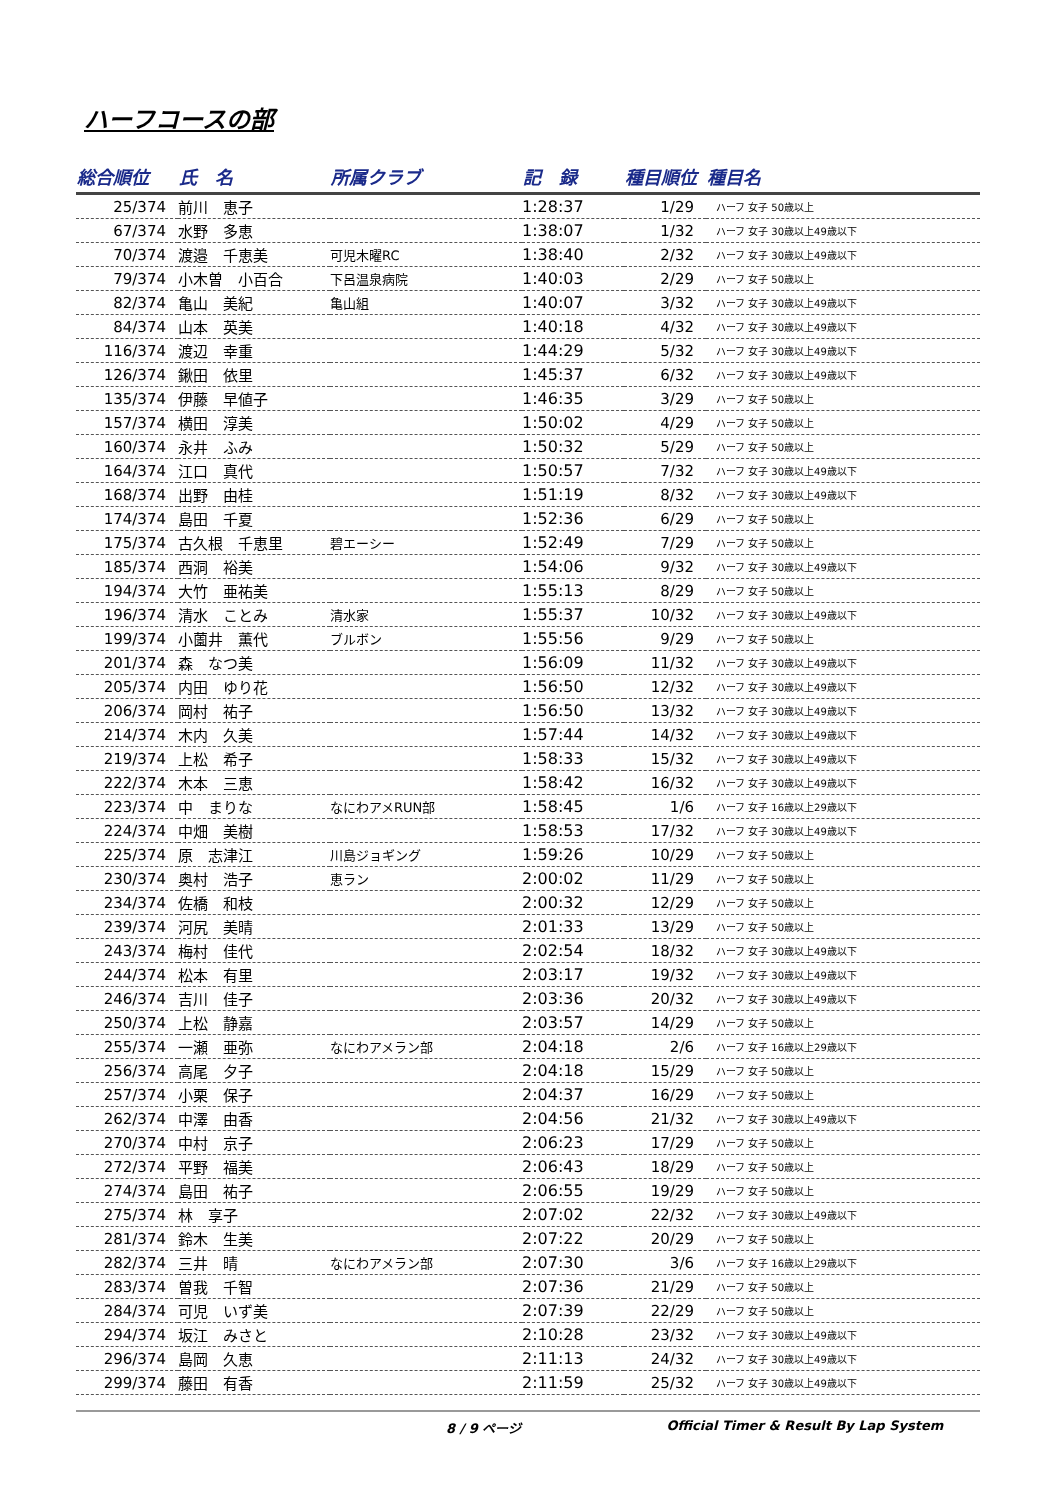ハーフコースの部
| 総合順位 | 氏 名 | 所属クラブ | 記 録 | 種目順位 | 種目名 |
| --- | --- | --- | --- | --- | --- |
| 25/374 | 前川 恵子 | | 1:28:37 | 1/29 | ハーフ 女子 50歳以上 |
| 67/374 | 水野 多恵 | | 1:38:07 | 1/32 | ハーフ 女子 30歳以上49歳以下 |
| 70/374 | 渡邉 千恵美 | 可児木曜RC | 1:38:40 | 2/32 | ハーフ 女子 30歳以上49歳以下 |
| 79/374 | 小木曽 小百合 | 下呂温泉病院 | 1:40:03 | 2/29 | ハーフ 女子 50歳以上 |
| 82/374 | 亀山 美紀 | 亀山組 | 1:40:07 | 3/32 | ハーフ 女子 30歳以上49歳以下 |
| 84/374 | 山本 英美 | | 1:40:18 | 4/32 | ハーフ 女子 30歳以上49歳以下 |
| 116/374 | 渡辺 幸重 | | 1:44:29 | 5/32 | ハーフ 女子 30歳以上49歳以下 |
| 126/374 | 鍬田 依里 | | 1:45:37 | 6/32 | ハーフ 女子 30歳以上49歳以下 |
| 135/374 | 伊藤 早値子 | | 1:46:35 | 3/29 | ハーフ 女子 50歳以上 |
| 157/374 | 横田 淳美 | | 1:50:02 | 4/29 | ハーフ 女子 50歳以上 |
| 160/374 | 永井 ふみ | | 1:50:32 | 5/29 | ハーフ 女子 50歳以上 |
| 164/374 | 江口 真代 | | 1:50:57 | 7/32 | ハーフ 女子 30歳以上49歳以下 |
| 168/374 | 出野 由桂 | | 1:51:19 | 8/32 | ハーフ 女子 30歳以上49歳以下 |
| 174/374 | 島田 千夏 | | 1:52:36 | 6/29 | ハーフ 女子 50歳以上 |
| 175/374 | 古久根 千恵里 | 碧エーシー | 1:52:49 | 7/29 | ハーフ 女子 50歳以上 |
| 185/374 | 西洞 裕美 | | 1:54:06 | 9/32 | ハーフ 女子 30歳以上49歳以下 |
| 194/374 | 大竹 亜祐美 | | 1:55:13 | 8/29 | ハーフ 女子 50歳以上 |
| 196/374 | 清水 ことみ | 清水家 | 1:55:37 | 10/32 | ハーフ 女子 30歳以上49歳以下 |
| 199/374 | 小薗井 薫代 | ブルボン | 1:55:56 | 9/29 | ハーフ 女子 50歳以上 |
| 201/374 | 森 なつ美 | | 1:56:09 | 11/32 | ハーフ 女子 30歳以上49歳以下 |
| 205/374 | 内田 ゆり花 | | 1:56:50 | 12/32 | ハーフ 女子 30歳以上49歳以下 |
| 206/374 | 岡村 祐子 | | 1:56:50 | 13/32 | ハーフ 女子 30歳以上49歳以下 |
| 214/374 | 木内 久美 | | 1:57:44 | 14/32 | ハーフ 女子 30歳以上49歳以下 |
| 219/374 | 上松 希子 | | 1:58:33 | 15/32 | ハーフ 女子 30歳以上49歳以下 |
| 222/374 | 木本 三恵 | | 1:58:42 | 16/32 | ハーフ 女子 30歳以上49歳以下 |
| 223/374 | 中 まりな | なにわアメRUN部 | 1:58:45 | 1/6 | ハーフ 女子 16歳以上29歳以下 |
| 224/374 | 中畑 美樹 | | 1:58:53 | 17/32 | ハーフ 女子 30歳以上49歳以下 |
| 225/374 | 原 志津江 | 川島ジョギング | 1:59:26 | 10/29 | ハーフ 女子 50歳以上 |
| 230/374 | 奥村 浩子 | 恵ラン | 2:00:02 | 11/29 | ハーフ 女子 50歳以上 |
| 234/374 | 佐橋 和枝 | | 2:00:32 | 12/29 | ハーフ 女子 50歳以上 |
| 239/374 | 河尻 美晴 | | 2:01:33 | 13/29 | ハーフ 女子 50歳以上 |
| 243/374 | 梅村 佳代 | | 2:02:54 | 18/32 | ハーフ 女子 30歳以上49歳以下 |
| 244/374 | 松本 有里 | | 2:03:17 | 19/32 | ハーフ 女子 30歳以上49歳以下 |
| 246/374 | 吉川 佳子 | | 2:03:36 | 20/32 | ハーフ 女子 30歳以上49歳以下 |
| 250/374 | 上松 静嘉 | | 2:03:57 | 14/29 | ハーフ 女子 50歳以上 |
| 255/374 | 一瀬 亜弥 | なにわアメラン部 | 2:04:18 | 2/6 | ハーフ 女子 16歳以上29歳以下 |
| 256/374 | 高尾 夕子 | | 2:04:18 | 15/29 | ハーフ 女子 50歳以上 |
| 257/374 | 小栗 保子 | | 2:04:37 | 16/29 | ハーフ 女子 50歳以上 |
| 262/374 | 中澤 由香 | | 2:04:56 | 21/32 | ハーフ 女子 30歳以上49歳以下 |
| 270/374 | 中村 京子 | | 2:06:23 | 17/29 | ハーフ 女子 50歳以上 |
| 272/374 | 平野 福美 | | 2:06:43 | 18/29 | ハーフ 女子 50歳以上 |
| 274/374 | 島田 祐子 | | 2:06:55 | 19/29 | ハーフ 女子 50歳以上 |
| 275/374 | 林 享子 | | 2:07:02 | 22/32 | ハーフ 女子 30歳以上49歳以下 |
| 281/374 | 鈴木 生美 | | 2:07:22 | 20/29 | ハーフ 女子 50歳以上 |
| 282/374 | 三井 晴 | なにわアメラン部 | 2:07:30 | 3/6 | ハーフ 女子 16歳以上29歳以下 |
| 283/374 | 曽我 千智 | | 2:07:36 | 21/29 | ハーフ 女子 50歳以上 |
| 284/374 | 可児 いず美 | | 2:07:39 | 22/29 | ハーフ 女子 50歳以上 |
| 294/374 | 坂江 みさと | | 2:10:28 | 23/32 | ハーフ 女子 30歳以上49歳以下 |
| 296/374 | 島岡 久恵 | | 2:11:13 | 24/32 | ハーフ 女子 30歳以上49歳以下 |
| 299/374 | 藤田 有香 | | 2:11:59 | 25/32 | ハーフ 女子 30歳以上49歳以下 |
8 / 9 ページ Official Timer & Result By Lap System